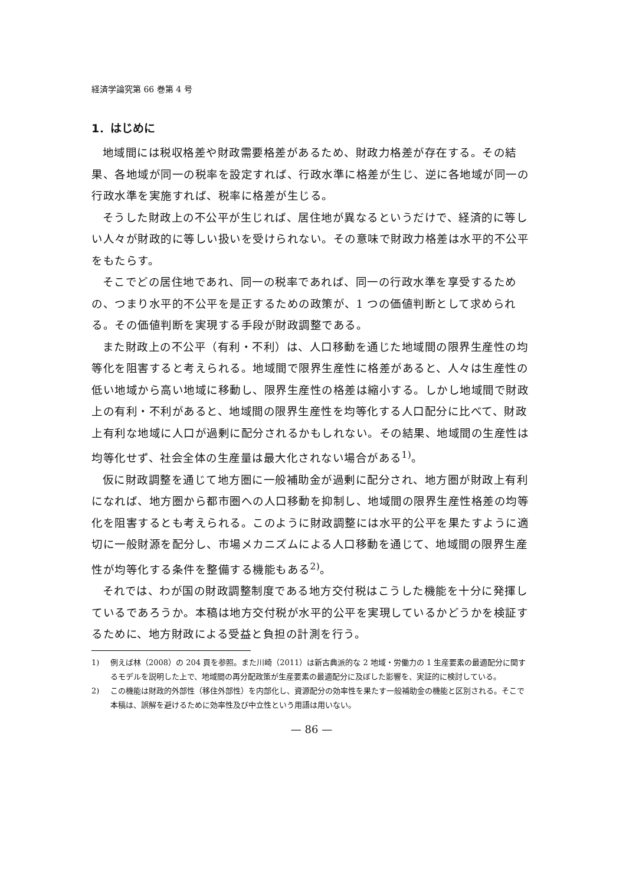経済学論究第 66 巻第 4 号
1．はじめに
地域間には税収格差や財政需要格差があるため、財政力格差が存在する。その結果、各地域が同一の税率を設定すれば、行政水準に格差が生じ、逆に各地域が同一の行政水準を実施すれば、税率に格差が生じる。
そうした財政上の不公平が生じれば、居住地が異なるというだけで、経済的に等しい人々が財政的に等しい扱いを受けられない。その意味で財政力格差は水平的不公平をもたらす。
そこでどの居住地であれ、同一の税率であれば、同一の行政水準を享受するための、つまり水平的不公平を是正するための政策が、1 つの価値判断として求められる。その価値判断を実現する手段が財政調整である。
また財政上の不公平（有利・不利）は、人口移動を通じた地域間の限界生産性の均等化を阻害すると考えられる。地域間で限界生産性に格差があると、人々は生産性の低い地域から高い地域に移動し、限界生産性の格差は縮小する。しかし地域間で財政上の有利・不利があると、地域間の限界生産性を均等化する人口配分に比べて、財政上有利な地域に人口が過剰に配分されるかもしれない。その結果、地域間の生産性は均等化せず、社会全体の生産量は最大化されない場合がある<sup>1)</sup>。
仮に財政調整を通じて地方圏に一般補助金が過剰に配分され、地方圏が財政上有利になれば、地方圏から都市圏への人口移動を抑制し、地域間の限界生産性格差の均等化を阻害するとも考えられる。このように財政調整には水平的公平を果たすように適切に一般財源を配分し、市場メカニズムによる人口移動を通じて、地域間の限界生産性が均等化する条件を整備する機能もある<sup>2)</sup>。
それでは、わが国の財政調整制度である地方交付税はこうした機能を十分に発揮しているであろうか。本稿は地方交付税が水平的公平を実現しているかどうかを検証するために、地方財政による受益と負担の計測を行う。
1) 例えば林（2008）の 204 頁を参照。また川崎（2011）は新古典派的な 2 地域・労働力の 1 生産要素の最適配分に関するモデルを説明した上で、地域間の再分配政策が生産要素の最適配分に及ぼした影響を、実証的に検討している。
2) この機能は財政的外部性（移住外部性）を内部化し、資源配分の効率性を果たす一般補助金の機能と区別される。そこで本稿は、誤解を避けるために効率性及び中立性という用語は用いない。
— 86 —